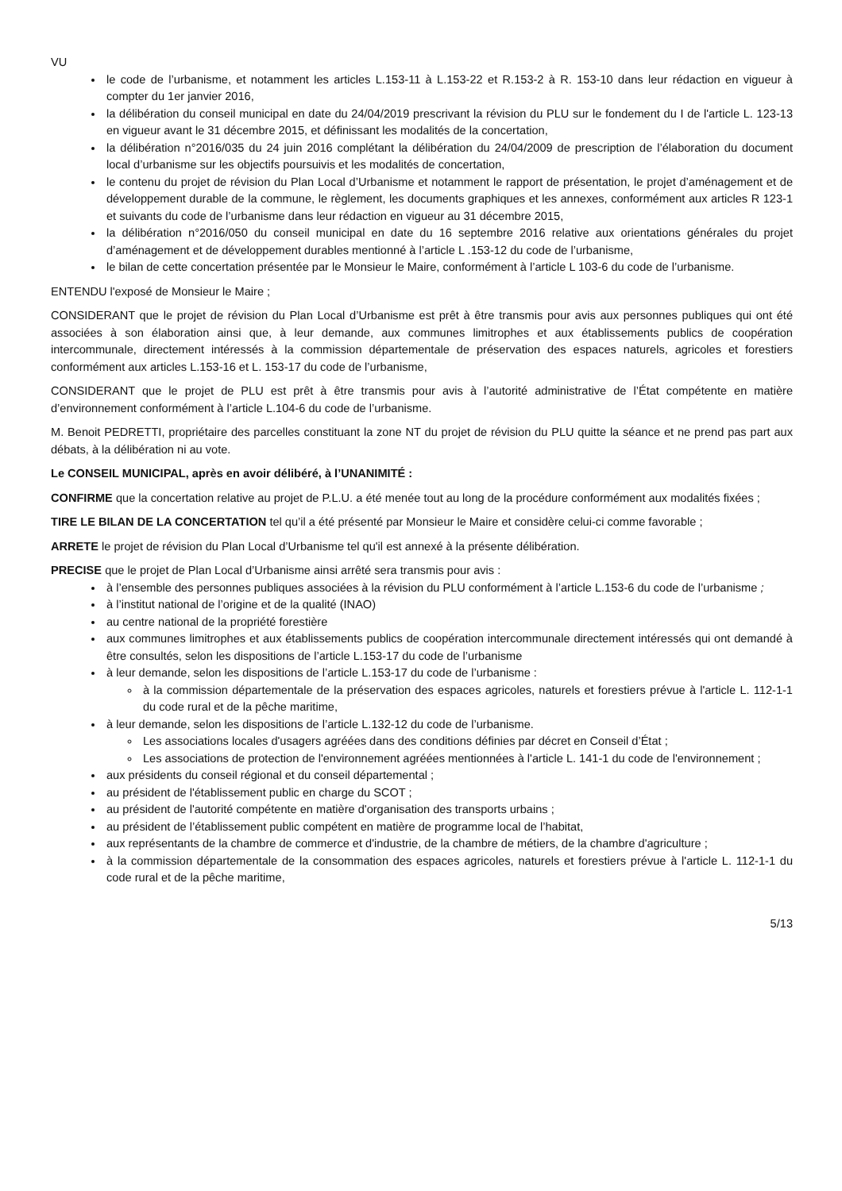VU
le code de l’urbanisme, et notamment les articles L.153-11 à L.153-22 et R.153-2 à R. 153-10 dans leur rédaction en vigueur à compter du 1er janvier 2016,
la délibération du conseil municipal en date du 24/04/2019 prescrivant la révision du PLU sur le fondement du I de l'article L. 123-13 en vigueur avant le 31 décembre 2015, et définissant les modalités de la concertation,
la délibération n°2016/035 du 24 juin 2016 complétant la délibération du 24/04/2009 de prescription de l’élaboration du document local d’urbanisme sur les objectifs poursuivis et les modalités de concertation,
le contenu du projet de révision du Plan Local d’Urbanisme et notamment le rapport de présentation, le projet d’aménagement et de développement durable de la commune, le règlement, les documents graphiques et les annexes, conformément aux articles R 123-1 et suivants du code de l’urbanisme dans leur rédaction en vigueur au 31 décembre 2015,
la délibération n°2016/050 du conseil municipal en date du 16 septembre 2016 relative aux orientations générales du projet d’aménagement et de développement durables mentionné à l’article L .153-12 du code de l’urbanisme,
le bilan de cette concertation présentée par le Monsieur le Maire, conformément à l’article L 103-6 du code de l’urbanisme.
ENTENDU l'exposé de Monsieur le Maire ;
CONSIDERANT que le projet de révision du Plan Local d’Urbanisme est prêt à être transmis pour avis aux personnes publiques qui ont été associées à son élaboration ainsi que, à leur demande, aux communes limitrophes et aux établissements publics de coopération intercommunale, directement intéressés à la commission départementale de préservation des espaces naturels, agricoles et forestiers conformément aux articles L.153-16 et L. 153-17 du code de l’urbanisme,
CONSIDERANT que le projet de PLU est prêt à être transmis pour avis à l’autorité administrative de l’État compétente en matière d’environnement conformément à l’article L.104-6 du code de l’urbanisme.
M. Benoit PEDRETTI, propriétaire des parcelles constituant la zone NT du projet de révision du PLU quitte la séance et ne prend pas part aux débats, à la délibération ni au vote.
Le CONSEIL MUNICIPAL, après en avoir délibéré, à l’UNANIMITÉ :
CONFIRME que la concertation relative au projet de P.L.U. a été menée tout au long de la procédure conformément aux modalités fixées ;
TIRE LE BILAN DE LA CONCERTATION tel qu’il a été présenté par Monsieur le Maire et considère celui-ci comme favorable ;
ARRETE le projet de révision du Plan Local d’Urbanisme tel qu'il est annexé à la présente délibération.
PRECISE que le projet de Plan Local d’Urbanisme ainsi arrêté sera transmis pour avis :
à l’ensemble des personnes publiques associées à la révision du PLU conformément à l’article L.153-6 du code de l’urbanisme ;
à l’institut national de l’origine et de la qualité (INAO)
au centre national de la propriété forestière
aux communes limitrophes et aux établissements publics de coopération intercommunale directement intéressés qui ont demandé à être consultés, selon les dispositions de l’article L.153-17 du code de l’urbanisme
à leur demande, selon les dispositions de l’article L.153-17 du code de l’urbanisme :
à la commission départementale de la préservation des espaces agricoles, naturels et forestiers prévue à l'article L. 112-1-1 du code rural et de la pêche maritime,
à leur demande, selon les dispositions de l’article L.132-12 du code de l’urbanisme.
Les associations locales d'usagers agréées dans des conditions définies par décret en Conseil d’État ;
Les associations de protection de l'environnement agréées mentionnées à l'article L. 141-1 du code de l'environnement ;
aux présidents du conseil régional et du conseil départemental ;
au président de l'établissement public en charge du SCOT ;
au président de l'autorité compétente en matière d'organisation des transports urbains ;
au président de l’établissement public compétent en matière de programme local de l’habitat,
aux représentants de la chambre de commerce et d'industrie, de la chambre de métiers, de la chambre d'agriculture ;
à la commission départementale de la consommation des espaces agricoles, naturels et forestiers prévue à l'article L. 112-1-1 du code rural et de la pêche maritime,
5/13